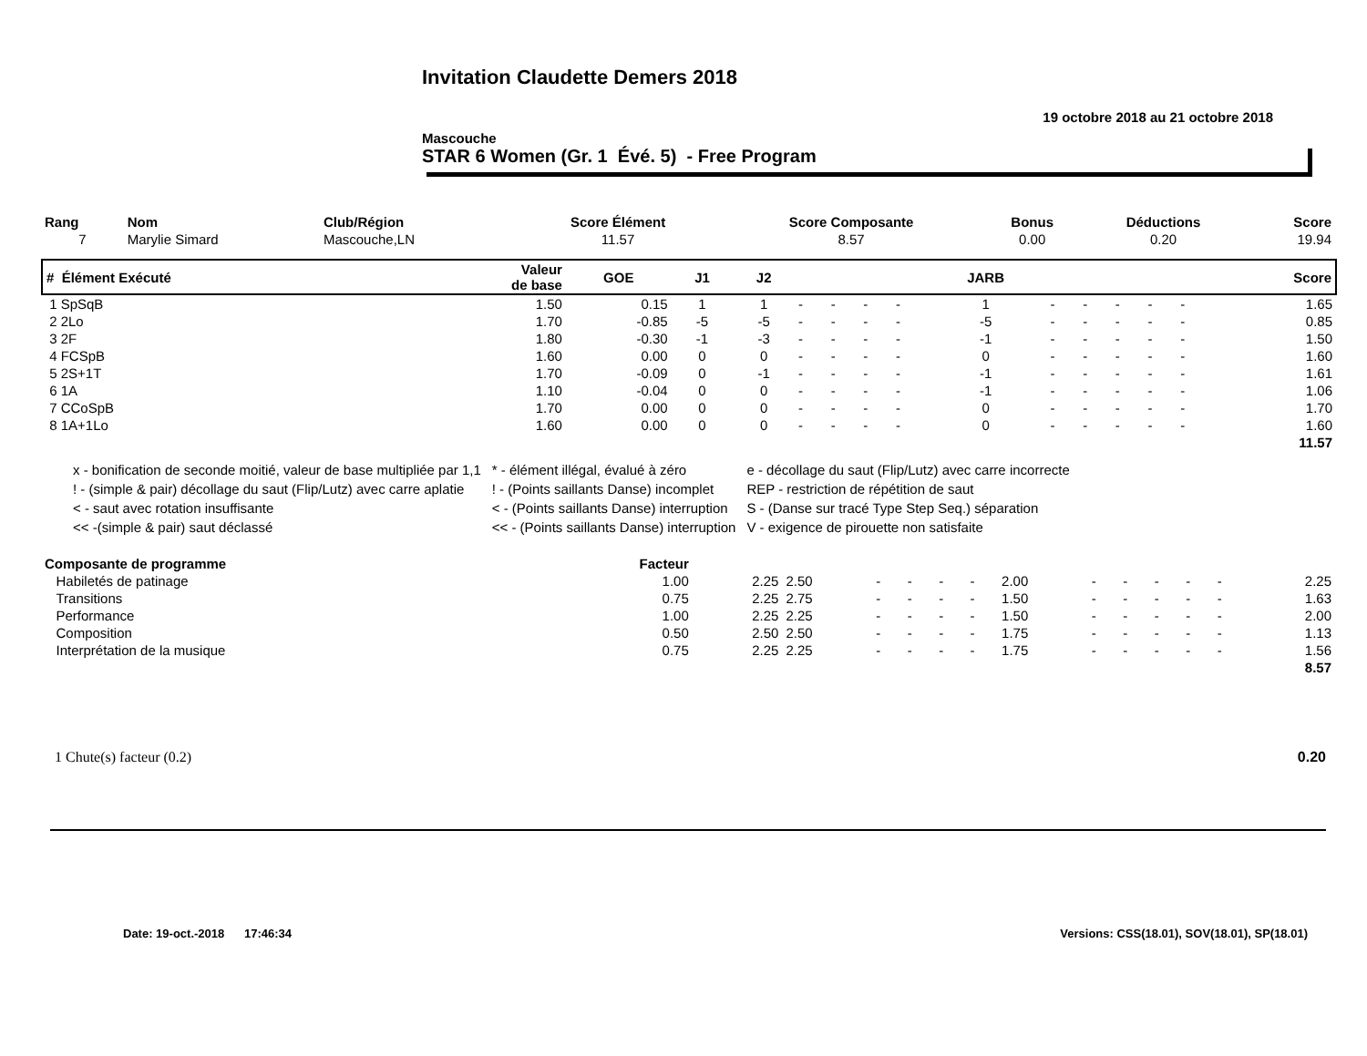Invitation Claudette Demers 2018
19 octobre 2018 au 21 octobre 2018
Mascouche
STAR 6 Women (Gr. 1 Évé. 5) - Free Program
| Rang | Nom | Club/Région | Score Élément | Score Composante | Bonus | Déductions | Score |
| --- | --- | --- | --- | --- | --- | --- | --- |
| 7 | Marylie Simard | Mascouche,LN | 11.57 | 8.57 | 0.00 | 0.20 | 19.94 |
| # Élément Exécuté | Valeur de base | GOE | J1 | J2 | | | | | JARB | | | | | | Score |
| --- | --- | --- | --- | --- | --- | --- | --- | --- | --- | --- | --- | --- | --- | --- | --- |
| 1 SpSqB | 1.50 | 0.15 | 1 | 1 | - | - | - | - | 1 | - | - | - | - | - | 1.65 |
| 2 2Lo | 1.70 | -0.85 | -5 | -5 | - | - | - | - | -5 | - | - | - | - | - | 0.85 |
| 3 2F | 1.80 | -0.30 | -1 | -3 | - | - | - | - | -1 | - | - | - | - | - | 1.50 |
| 4 FCSpB | 1.60 | 0.00 | 0 | 0 | - | - | - | - | 0 | - | - | - | - | - | 1.60 |
| 5 2S+1T | 1.70 | -0.09 | 0 | -1 | - | - | - | - | -1 | - | - | - | - | - | 1.61 |
| 6 1A | 1.10 | -0.04 | 0 | 0 | - | - | - | - | -1 | - | - | - | - | - | 1.06 |
| 7 CCoSpB | 1.70 | 0.00 | 0 | 0 | - | - | - | - | 0 | - | - | - | - | - | 1.70 |
| 8 1A+1Lo | 1.60 | 0.00 | 0 | 0 | - | - | - | - | 0 | - | - | - | - | - | 1.60 |
| | | | | | | | | | | | | | | | 11.57 |
| x - bonification de seconde moitié, valeur de base multipliée par 1,1 | * - élément illégal, évalué à zéro | e - décollage du saut (Flip/Lutz) avec carre incorrecte |
| ! - (simple & pair) décollage du saut (Flip/Lutz) avec carre aplatie | ! - (Points saillants Danse) incomplet | REP - restriction de répétition de saut |
| < - saut avec rotation insuffisante | < - (Points saillants Danse) interruption | S - (Danse sur tracé Type Step Seq.) séparation |
| << -(simple & pair) saut déclassé | << - (Points saillants Danse) interruption | V - exigence de pirouette non satisfaite |
| Composante de programme | Facteur | | | | | | | | | | | | | |
| Habiletés de patinage | 1.00 | 2.25 | 2.50 | - | - | - | - | 2.00 | - | - | - | - | - | 2.25 |
| Transitions | 0.75 | 2.25 | 2.75 | - | - | - | - | 1.50 | - | - | - | - | - | 1.63 |
| Performance | 1.00 | 2.25 | 2.25 | - | - | - | - | 1.50 | - | - | - | - | - | 2.00 |
| Composition | 0.50 | 2.50 | 2.50 | - | - | - | - | 1.75 | - | - | - | - | - | 1.13 |
| Interprétation de la musique | 0.75 | 2.25 | 2.25 | - | - | - | - | 1.75 | - | - | - | - | - | 1.56 |
| | | | | | | | | | | | | | | 8.57 |
1 Chute(s) facteur (0.2) 0.20
Date: 19-oct.-2018 17:46:34 Versions: CSS(18.01), SOV(18.01), SP(18.01)